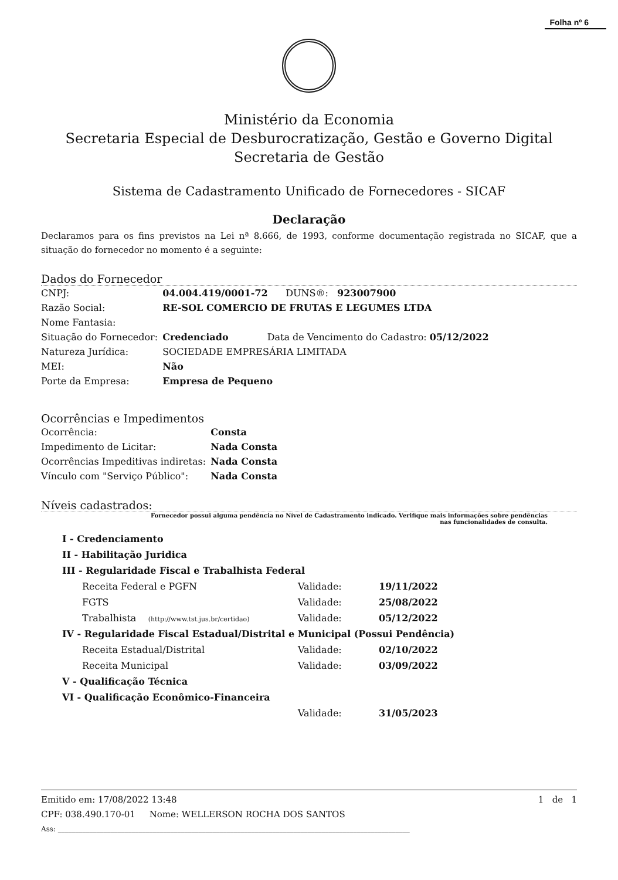Folha nº 6
Ministério da Economia
Secretaria Especial de Desburocratização, Gestão e Governo Digital
Secretaria de Gestão
Sistema de Cadastramento Unificado de Fornecedores - SICAF
Declaração
Declaramos para os fins previstos na Lei nª 8.666, de 1993, conforme documentação registrada no SICAF, que a situação do fornecedor no momento é a seguinte:
Dados do Fornecedor
| CNPJ: | 04.004.419/0001-72 DUNS®: 923007900 |
| Razão Social: | RE-SOL COMERCIO DE FRUTAS E LEGUMES LTDA |
| Nome Fantasia: | |
| Situação do Fornecedor: | Credenciado Data de Vencimento do Cadastro: 05/12/2022 |
| Natureza Jurídica: | SOCIEDADE EMPRESÁRIA LIMITADA |
| MEI: | Não |
| Porte da Empresa: | Empresa de Pequeno |
Ocorrências e Impedimentos
| Ocorrência: | Consta |
| Impedimento de Licitar: | Nada Consta |
| Ocorrências Impeditivas indiretas: | Nada Consta |
| Vínculo com "Serviço Público": | Nada Consta |
Níveis cadastrados:
Fornecedor possui alguma pendência no Nível de Cadastramento indicado. Verifique mais informações sobre pendências
nas funcionalidades de consulta.
| I - Credenciamento | | |
| II - Habilitação Juridica | | |
| III - Regularidade Fiscal e Trabalhista Federal | | |
| Receita Federal e PGFN | Validade: | 19/11/2022 |
| FGTS | Validade: | 25/08/2022 |
| Trabalhista (http://www.tst.jus.br/certidao) | Validade: | 05/12/2022 |
| IV - Regularidade Fiscal Estadual/Distrital e Municipal (Possui Pendência) | | |
| Receita Estadual/Distrital | Validade: | 02/10/2022 |
| Receita Municipal | Validade: | 03/09/2022 |
| V - Qualificação Técnica | | |
| VI - Qualificação Econômico-Financeira | | |
| | Validade: | 31/05/2023 |
Emitido em: 17/08/2022 13:48 1 de 1
CPF: 038.490.170-01 Nome: WELLERSON ROCHA DOS SANTOS
Ass: ____________________________________________________________________________________________________